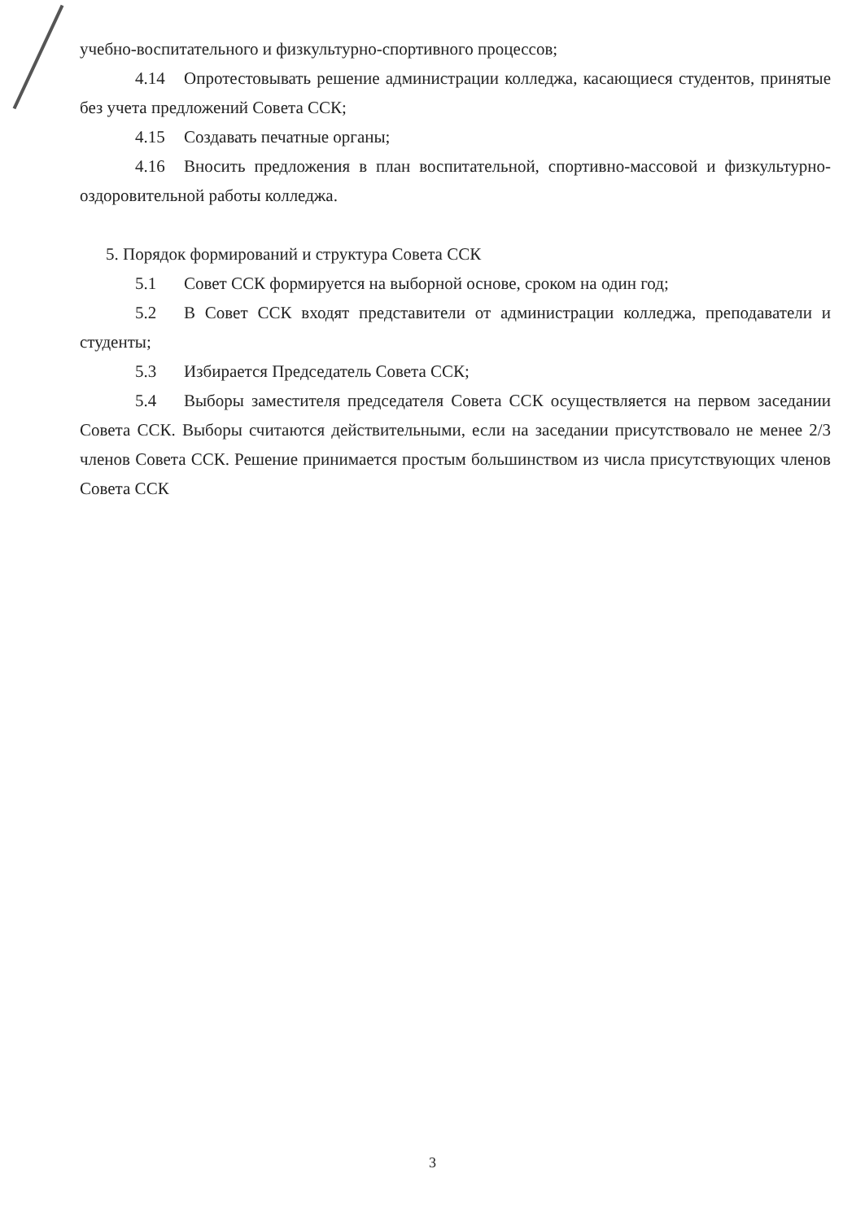учебно-воспитательного и физкультурно-спортивного процессов;
4.14 Опротестовывать решение администрации колледжа, касающиеся студентов, принятые без учета предложений Совета ССК;
4.15 Создавать печатные органы;
4.16 Вносить предложения в план воспитательной, спортивно-массовой и физкультурно-оздоровительной работы колледжа.
5. Порядок формирований и структура Совета ССК
5.1 Совет ССК формируется на выборной основе, сроком на один год;
5.2 В Совет ССК входят представители от администрации колледжа, преподаватели и студенты;
5.3 Избирается Председатель Совета ССК;
5.4 Выборы заместителя председателя Совета ССК осуществляется на первом заседании Совета ССК. Выборы считаются действительными, если на заседании присутствовало не менее 2/3 членов Совета ССК. Решение принимается простым большинством из числа присутствующих членов Совета ССК
3